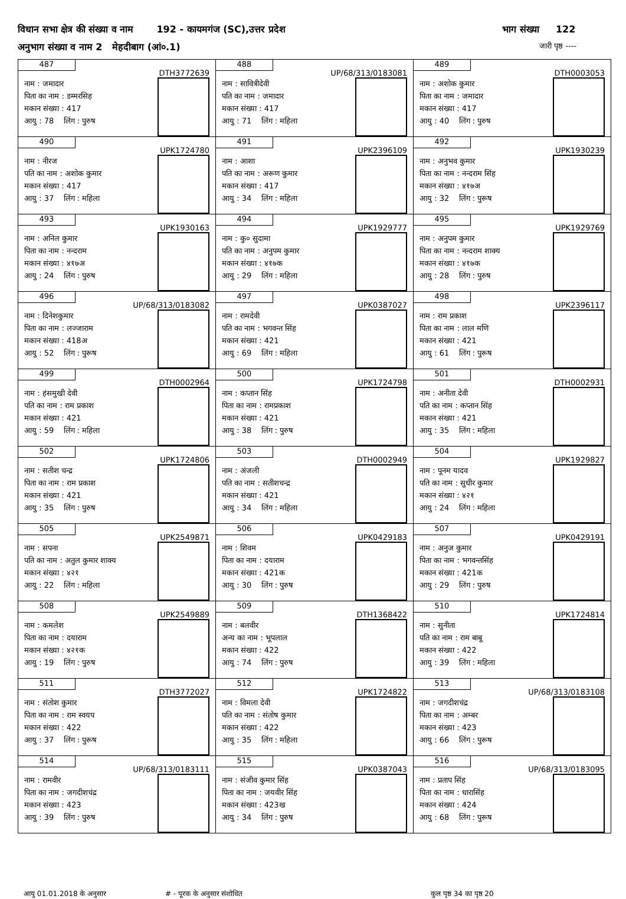विधान सभा क्षेत्र की संख्या व नाम 192 - कायमगंज (SC),उत्तर प्रदेश भाग संख्या 122
अनुभाग संख्या व नाम 2 मेहदीबाग (आं०.1) जारी पृष्ठ ----
| 487 DTH3772639 नाम : जमादार पिता का नाम : डम्मरसिह मकान संख्या : 417 आयु : 78 लिंग : पुरुष | 488 UP/68/313/0183081 नाम : सावित्रीदेवी पति का नाम : जमादार मकान संख्या : 417 आयु : 71 लिंग : महिला | 489 DTH0003053 नाम : अशोक कुमार पिता का नाम : जमादार मकान संख्या : 417 आयु : 40 लिंग : पुरुष |
| 490 UPK1724780 नाम : नीरज पति का नाम : अशोक कुमार मकान संख्या : 417 आयु : 37 लिंग : महिला | 491 UPK2396109 नाम : आशा पति का नाम : अरूण कुमार मकान संख्या : 417 आयु : 34 लिंग : महिला | 492 UPK1930239 नाम : अनुभव कुमार पिता का नाम : नन्दराम सिंह मकान संख्या : ४१७अ आयु : 32 लिंग : पुरूष |
| 493 UPK1930163 नाम : अनिल कुमार पिता का नाम : नन्दराम मकान संख्या : ४१७अ आयु : 24 लिंग : पुरुष | 494 UPK1929777 नाम : कु० सुदामा पति का नाम : अनुपम कुमार मकान संख्या : ४१७क आयु : 29 लिंग : महिला | 495 UPK1929769 नाम : अनुपम कुमार पिता का नाम : नन्दराम शाक्य मकान संख्या : ४१७क आयु : 28 लिंग : पुरुष |
| 496 UP/68/313/0183082 नाम : दिनेशकुमार पिता का नाम : लज्जाराम मकान संख्या : 418अ आयु : 52 लिंग : पुरूष | 497 UPK0387027 नाम : रामदेवी पति का नाम : भगवन्त सिंह मकान संख्या : 421 आयु : 69 लिंग : महिला | 498 UPK2396117 नाम : राम प्रकाश पिता का नाम : लाल मणि मकान संख्या : 421 आयु : 61 लिंग : पुरूष |
| 499 DTH0002964 नाम : हंसमुखी देवी पति का नाम : राम प्रकाश मकान संख्या : 421 आयु : 59 लिंग : महिला | 500 UPK1724798 नाम : कप्तान सिंह पिता का नाम : रामप्रकाश मकान संख्या : 421 आयु : 38 लिंग : पुरुष | 501 DTH0002931 नाम : अनीता देवी पति का नाम : कप्तान सिंह मकान संख्या : 421 आयु : 35 लिंग : महिला |
| 502 UPK1724806 नाम : सतीश चन्द्र पिता का नाम : राम प्रकाश मकान संख्या : 421 आयु : 35 लिंग : पुरुष | 503 DTH0002949 नाम : अंजली पति का नाम : सतीशचन्द्र मकान संख्या : 421 आयु : 34 लिंग : महिला | 504 UPK1929827 नाम : पूनम यादव पति का नाम : सुधीर कुमार मकान संख्या : ४२१ आयु : 24 लिंग : महिला |
| 505 UPK2549871 नाम : सपना पति का नाम : अतुल कुमार शाक्य मकान संख्या : ४२१ आयु : 22 लिंग : महिला | 506 UPK0429183 नाम : शिवम पिता का नाम : दयाराम मकान संख्या : 421क आयु : 30 लिंग : पुरुष | 507 UPK0429191 नाम : अनुज कुमार पिता का नाम : भगवन्तसिंह मकान संख्या : 421क आयु : 29 लिंग : पुरुष |
| 508 UPK2549889 नाम : कमलेश पिता का नाम : दयाराम मकान संख्या : ४२१क आयु : 19 लिंग : पुरुष | 509 DTH1368422 नाम : बलवीर अन्य का नाम : भूपलाल मकान संख्या : 422 आयु : 74 लिंग : पुरुष | 510 UPK1724814 नाम : सुनीता पति का नाम : राम बाबू मकान संख्या : 422 आयु : 39 लिंग : महिला |
| 511 DTH3772027 नाम : संतोश कुमार पिता का नाम : राम स्वयप मकान संख्या : 422 आयु : 37 लिंग : पुरूष | 512 UPK1724822 नाम : विमला देवी पति का नाम : संतोष कुमार मकान संख्या : 422 आयु : 35 लिंग : महिला | 513 UP/68/313/0183108 नाम : जगदीशचंद्र पिता का नाम : अम्बर मकान संख्या : 423 आयु : 66 लिंग : पुरूष |
| 514 UP/68/313/0183111 नाम : रामवीर पिता का नाम : जगदीशचंद्र मकान संख्या : 423 आयु : 39 लिंग : पुरुष | 515 UPK0387043 नाम : संजीव कुमार सिंह पिता का नाम : जयवीर सिंह मकान संख्या : 423ख आयु : 34 लिंग : पुरुष | 516 UP/68/313/0183095 नाम : प्रताप सिंह पिता का नाम : धारासिंह मकान संख्या : 424 आयु : 68 लिंग : पुरूष |
आयु 01.01.2018 के अनुसार # - पूरक के अनुसार संशोधित कुल पृष्ठ 34 का पृष्ठ 20